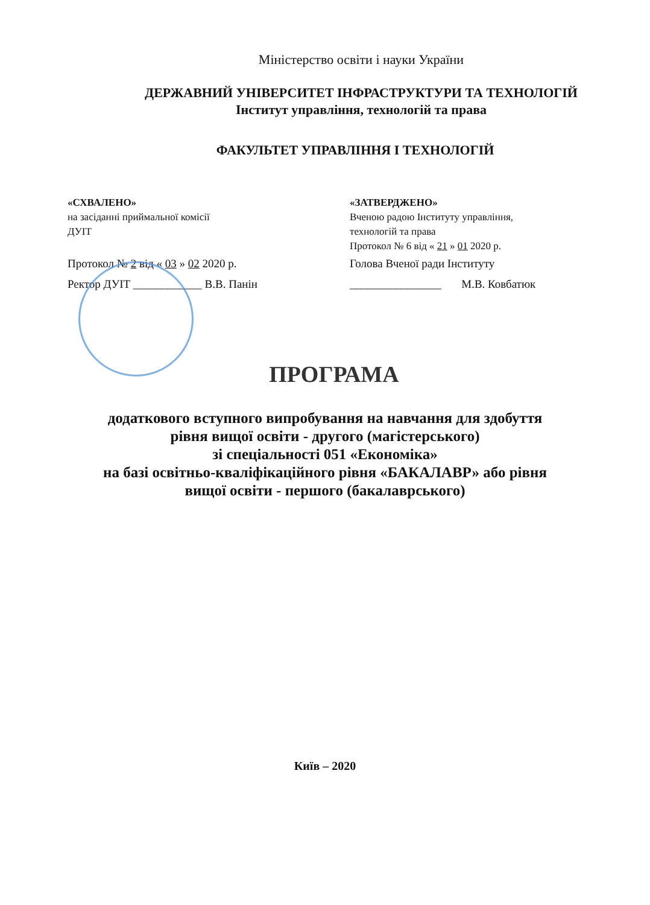Міністерство освіти і науки України
ДЕРЖАВНИЙ УНІВЕРСИТЕТ ІНФРАСТРУКТУРИ ТА ТЕХНОЛОГІЙ
Інститут управління, технологій та права
ФАКУЛЬТЕТ УПРАВЛІННЯ І ТЕХНОЛОГІЙ
«СХВАЛЕНО»
на засіданні приймальної комісії
ДУІТ
Протокол № 2 від « 03 » 02 2020 р.
Ректор ДУІТ ____________ В.В. Панін
«ЗАТВЕРДЖЕНО»
Вченою радою Інституту управління,
технологій та права
Протокол № 6 від « 21 » 01 2020 р.
Голова Вченої ради Інституту
________________ М.В. Ковбатюк
ПРОГРАМА
додаткового вступного випробування на навчання для здобуття
рівня вищої освіти - другого (магістерського)
зі спеціальності 051 «Економіка»
на базі освітньо-кваліфікаційного рівня «БАКАЛАВР» або рівня
вищої освіти - першого (бакалаврського)
Київ – 2020